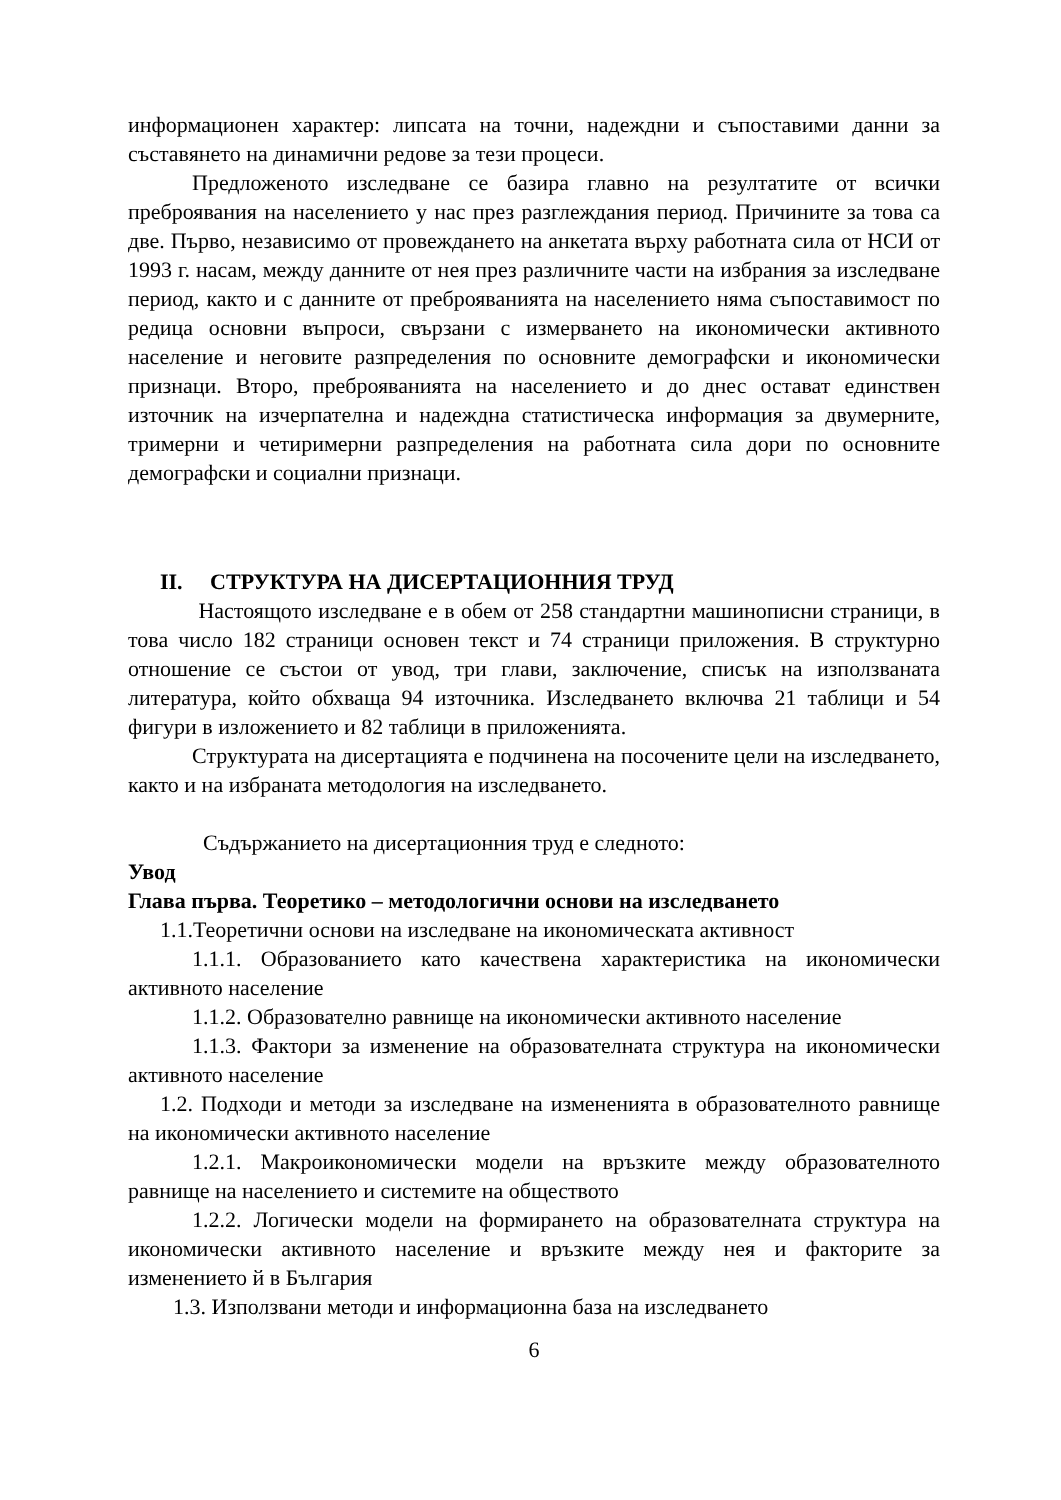информационен характер: липсата на точни, надеждни и съпоставими данни за съставянето на динамични редове за тези процеси.
Предложеното изследване се базира главно на резултатите от всички преброявания на населението у нас през разглеждания период. Причините за това са две. Първо, независимо от провеждането на анкетата върху работната сила от НСИ от 1993 г. насам, между данните от нея през различните части на избрания за изследване период, както и с данните от преброяванията на населението няма съпоставимост по редица основни въпроси, свързани с измерването на икономически активното население и неговите разпределения по основните демографски и икономически признаци. Второ, преброяванията на населението и до днес остават единствен източник на изчерпателна и надеждна статистическа информация за двумерните, тримерни и четиримерни разпределения на работната сила дори по основните демографски и социални признаци.
II. СТРУКТУРА НА ДИСЕРТАЦИОННИЯ ТРУД
Настоящото изследване е в обем от 258 стандартни машинописни страници, в това число 182 страници основен текст и 74 страници приложения. В структурно отношение се състои от увод, три глави, заключение, списък на използваната литература, който обхваща 94 източника. Изследването включва 21 таблици и 54 фигури в изложението и 82 таблици в приложенията.
Структурата на дисертацията е подчинена на посочените цели на изследването, както и на избраната методология на изследването.
Съдържанието на дисертационния труд е следното:
Увод
Глава първа. Теоретико – методологични основи на изследването
1.1.Теоретични основи на изследване на икономическата активност
1.1.1. Образованието като качествена характеристика на икономически активното население
1.1.2. Образователно равнище на икономически активното население
1.1.3. Фактори за изменение на образователната структура на икономически активното население
1.2. Подходи и методи за изследване на измененията в образователното равнище на икономически активното население
1.2.1. Макроикономически модели на връзките между образователното равнище на населението и системите на обществото
1.2.2. Логически модели на формирането на образователната структура на икономически активното население и връзките между нея и факторите за изменението й в България
1.3. Използвани методи и информационна база на изследването
6